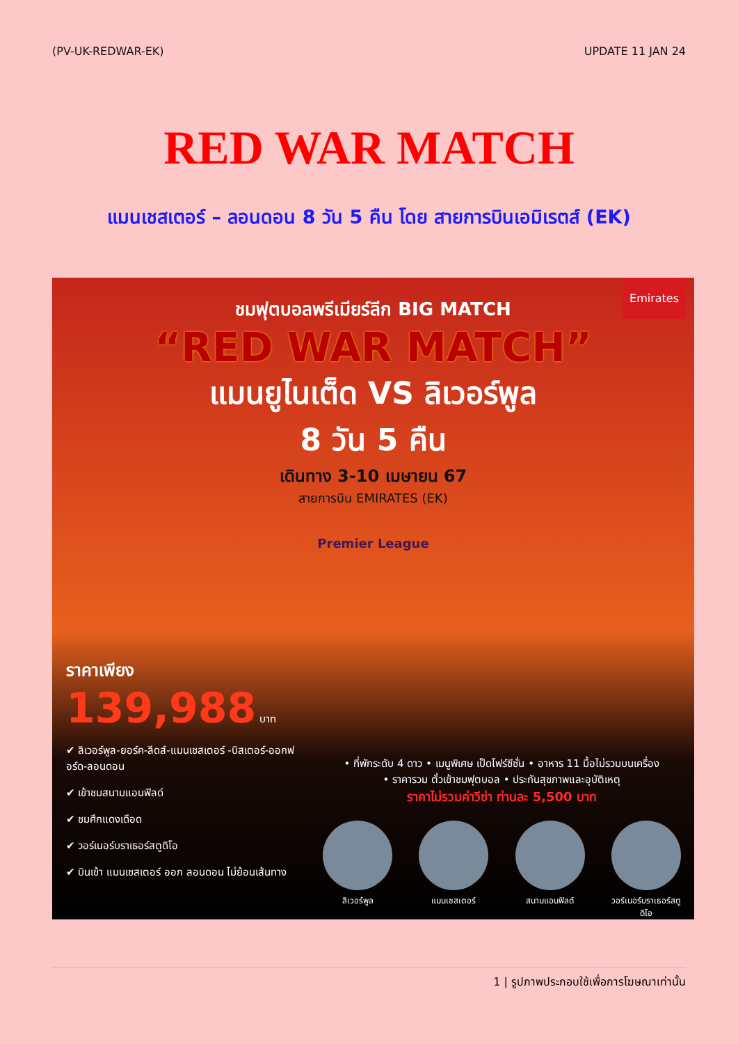(PV-UK-REDWAR-EK) UPDATE 11 JAN 24
RED WAR MATCH
แมนเชสเตอร์ – ลอนดอน 8 วัน 5 คืน โดย สายการบินเอมิเรตส์ (EK)
Emirates
ชมฟุตบอลพรีเมียร์ลีก BIG MATCH
“RED WAR MATCH”
แมนยูไนเต็ด VS ลิเวอร์พูล
8 วัน 5 คืน
เดินทาง 3-10 เมษายน 67
สายการบิน EMIRATES (EK)
Premier League
ราคาเพียง
139,988 บาท
✔ ลิเวอร์พูล-ยอร์ค-ลีดส์-แมนเชสเตอร์ -บิสเตอร์-ออกฟอร์ด-ลอนดอน
✔ เข้าชมสนามแอนฟิลด์
✔ ชมศึกแดงเดือด
✔ วอร์เนอร์บราเธอร์สตูดิโอ
✔ บินเข้า แมนเชสเตอร์ ออก ลอนดอน ไม่ย้อนเส้นทาง
• ที่พักระดับ 4 ดาว • เมนูพิเศษ เป็ดโฟร์ซีซั่น • อาหาร 11 มื้อไม่รวมบนเครื่อง
• ราคารวม ตั๋วเข้าชมฟุตบอล • ประกันสุขภาพและอุบัติเหตุ
ราคาไม่รวมค่าวีซ่า ท่านละ 5,500 บาท
ลิเวอร์พูล แมนเชสเตอร์ สนามแอนฟิลด์ วอร์เนอร์บราเธอร์สตูดิโอ
1 | รูปภาพประกอบใช้เพื่อการโฆษณาเท่านั้น